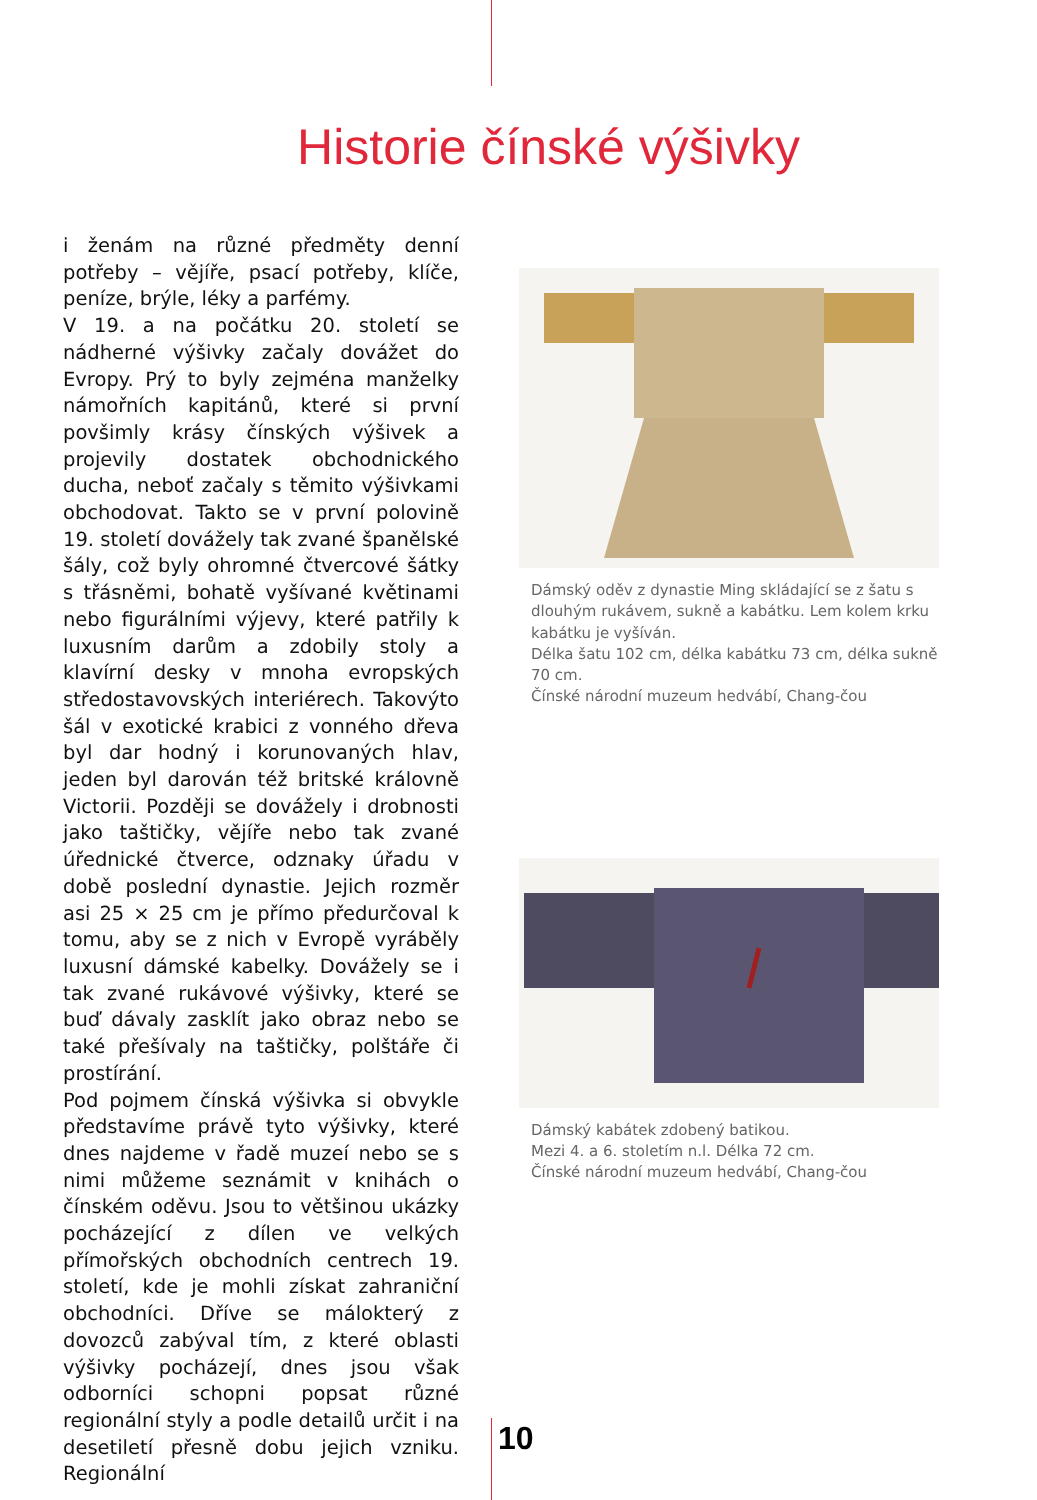Historie čínské výšivky
i ženám na různé předměty denní potřeby – vějíře, psací potřeby, klíče, peníze, brýle, léky a parfémy.
V 19. a na počátku 20. století se nádherné výšivky začaly dovážet do Evropy. Prý to byly zejména manželky námořních kapitánů, které si první povšimly krásy čínských výšivek a projevily dostatek obchodnického ducha, neboť začaly s těmito výšivkami obchodovat. Takto se v první polovině 19. století dovážely tak zvané španělské šály, což byly ohromné čtvercové šátky s třásněmi, bohatě vyšívané květinami nebo figurálními výjevy, které patřily k luxusním darům a zdobily stoly a klavírní desky v mnoha evropských středostavovských interiérech. Takovýto šál v exotické krabici z vonného dřeva byl dar hodný i korunovaných hlav, jeden byl darován též britské královně Victorii. Později se dovážely i drobnosti jako taštičky, vějíře nebo tak zvané úřednické čtverce, odznaky úřadu v době poslední dynastie. Jejich rozměr asi 25 × 25 cm je přímo předurčoval k tomu, aby se z nich v Evropě vyráběly luxusní dámské kabelky. Dovážely se i tak zvané rukávové výšivky, které se buď dávaly zasklít jako obraz nebo se také přešívaly na taštičky, polštáře či prostírání.
Pod pojmem čínská výšivka si obvykle představíme právě tyto výšivky, které dnes najdeme v řadě muzeí nebo se s nimi můžeme seznámit v knihách o čínském oděvu. Jsou to většinou ukázky pocházející z dílen ve velkých přímořských obchodních centrech 19. století, kde je mohli získat zahraniční obchodníci. Dříve se málokterý z dovozců zabýval tím, z které oblasti výšivky pocházejí, dnes jsou však odborníci schopni popsat různé regionální styly a podle detailů určit i na desetiletí přesně dobu jejich vzniku. Regionální
Dámský oděv z dynastie Ming skládající se z šatu s dlouhým rukávem, sukně a kabátku. Lem kolem krku kabátku je vyšíván.
Délka šatu 102 cm, délka kabátku 73 cm, délka sukně 70 cm.
Čínské národní muzeum hedvábí, Chang-čou
Dámský kabátek zdobený batikou.
Mezi 4. a 6. stoletím n.l. Délka 72 cm.
Čínské národní muzeum hedvábí, Chang-čou
10